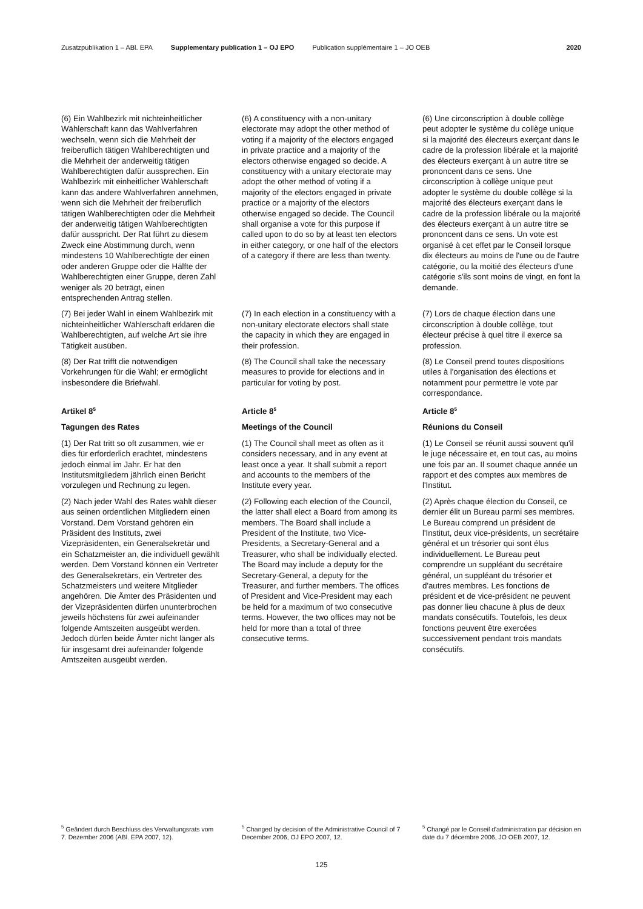Zusatzpublikation 1 – ABl. EPA Supplementary publication 1 – OJ EPO Publication supplémentaire 1 – JO OEB 2020
(6) Ein Wahlbezirk mit nichteinheitlicher Wählerschaft kann das Wahlverfahren wechseln, wenn sich die Mehrheit der freiberuflich tätigen Wahlberechtigten und die Mehrheit der anderweitig tätigen Wahlberechtigten dafür aussprechen. Ein Wahlbezirk mit einheitlicher Wählerschaft kann das andere Wahlverfahren annehmen, wenn sich die Mehrheit der freiberuflich tätigen Wahlberechtigten oder die Mehrheit der anderweitig tätigen Wahlberechtigten dafür ausspricht. Der Rat führt zu diesem Zweck eine Abstimmung durch, wenn mindestens 10 Wahlberechtigte der einen oder anderen Gruppe oder die Hälfte der Wahlberechtigten einer Gruppe, deren Zahl weniger als 20 beträgt, einen entsprechenden Antrag stellen.
(6) A constituency with a non-unitary electorate may adopt the other method of voting if a majority of the electors engaged in private practice and a majority of the electors otherwise engaged so decide. A constituency with a unitary electorate may adopt the other method of voting if a majority of the electors engaged in private practice or a majority of the electors otherwise engaged so decide. The Council shall organise a vote for this purpose if called upon to do so by at least ten electors in either category, or one half of the electors of a category if there are less than twenty.
(6) Une circonscription à double collège peut adopter le système du collège unique si la majorité des électeurs exerçant dans le cadre de la profession libérale et la majorité des électeurs exerçant à un autre titre se prononcent dans ce sens. Une circonscription à collège unique peut adopter le système du double collège si la majorité des électeurs exerçant dans le cadre de la profession libérale ou la majorité des électeurs exerçant à un autre titre se prononcent dans ce sens. Un vote est organisé à cet effet par le Conseil lorsque dix électeurs au moins de l'une ou de l'autre catégorie, ou la moitié des électeurs d'une catégorie s'ils sont moins de vingt, en font la demande.
(7) Bei jeder Wahl in einem Wahlbezirk mit nichteinheitlicher Wählerschaft erklären die Wahlberechtigten, auf welche Art sie ihre Tätigkeit ausüben.
(7) In each election in a constituency with a non-unitary electorate electors shall state the capacity in which they are engaged in their profession.
(7) Lors de chaque élection dans une circonscription à double collège, tout électeur précise à quel titre il exerce sa profession.
(8) Der Rat trifft die notwendigen Vorkehrungen für die Wahl; er ermöglicht insbesondere die Briefwahl.
(8) The Council shall take the necessary measures to provide for elections and in particular for voting by post.
(8) Le Conseil prend toutes dispositions utiles à l'organisation des élections et notamment pour permettre le vote par correspondance.
Artikel 8<sup>5</sup>
Article 8<sup>5</sup>
Article 8<sup>5</sup>
Tagungen des Rates Meetings of the Council Réunions du Conseil
(1) Der Rat tritt so oft zusammen, wie er dies für erforderlich erachtet, mindestens jedoch einmal im Jahr. Er hat den Institutsmitgliedern jährlich einen Bericht vorzulegen und Rechnung zu legen.
(1) The Council shall meet as often as it considers necessary, and in any event at least once a year. It shall submit a report and accounts to the members of the Institute every year.
(1) Le Conseil se réunit aussi souvent qu'il le juge nécessaire et, en tout cas, au moins une fois par an. Il soumet chaque année un rapport et des comptes aux membres de l'Institut.
(2) Nach jeder Wahl des Rates wählt dieser aus seinen ordentlichen Mitgliedern einen Vorstand. Dem Vorstand gehören ein Präsident des Instituts, zwei Vizepräsidenten, ein Generalsekretär und ein Schatzmeister an, die individuell gewählt werden. Dem Vorstand können ein Vertreter des Generalsekretärs, ein Vertreter des Schatzmeisters und weitere Mitglieder angehören. Die Ämter des Präsidenten und der Vizepräsidenten dürfen ununterbrochen jeweils höchstens für zwei aufeinander folgende Amtszeiten ausgeübt werden. Jedoch dürfen beide Ämter nicht länger als für insgesamt drei aufeinander folgende Amtszeiten ausgeübt werden.
(2) Following each election of the Council, the latter shall elect a Board from among its members. The Board shall include a President of the Institute, two Vice-Presidents, a Secretary-General and a Treasurer, who shall be individually elected. The Board may include a deputy for the Secretary-General, a deputy for the Treasurer, and further members. The offices of President and Vice-President may each be held for a maximum of two consecutive terms. However, the two offices may not be held for more than a total of three consecutive terms.
(2) Après chaque élection du Conseil, ce dernier élit un Bureau parmi ses membres. Le Bureau comprend un président de l'Institut, deux vice-présidents, un secrétaire général et un trésorier qui sont élus individuellement. Le Bureau peut comprendre un suppléant du secrétaire général, un suppléant du trésorier et d'autres membres. Les fonctions de président et de vice-président ne peuvent pas donner lieu chacune à plus de deux mandats consécutifs. Toutefois, les deux fonctions peuvent être exercées successivement pendant trois mandats consécutifs.
<sup>5</sup> Geändert durch Beschluss des Verwaltungsrats vom 7. Dezember 2006 (ABl. EPA 2007, 12).
<sup>5</sup> Changed by decision of the Administrative Council of 7 December 2006, OJ EPO 2007, 12.
<sup>5</sup> Changé par le Conseil d'administration par décision en date du 7 décembre 2006, JO OEB 2007, 12.
125